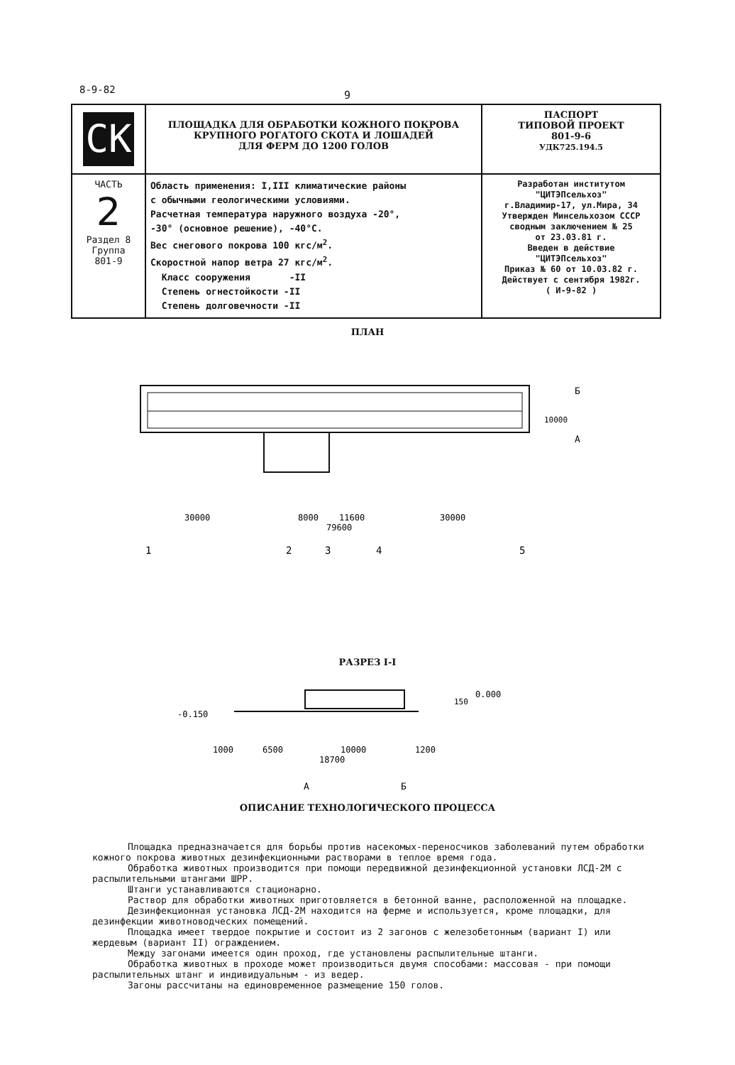8-9-82 9
| CK | ПЛОЩАДКА ДЛЯ ОБРАБОТКИ КОЖНОГО ПОКРОВА КРУПНОГО РОГАТОГО СКОТА И ЛОШАДЕЙ ДЛЯ ФЕРМ ДО 1200 ГОЛОВ | ПАСПОРТ ТИПОВОЙ ПРОЕКТ 801-9-6 УДК725.194.5 |
| ЧАСТЬ 2 Раздел 8 Группа 801-9 | Область применения: I,III климатические районы с обычными геологическими условиями. Расчетная температура наружного воздуха -20°, -30° (основное решение), -40°С. Вес снегового покрова 100 кгс/м<sup>2</sup>. Скоростной напор ветра 27 кгс/м<sup>2</sup>. Класс сооружения -II Степень огнестойкости -II Степень долговечности -II | Разработан институтом "ЦИТЭПсельхоз" г.Владимир-17, ул.Мира, 34 Утвержден Минсельхозом СССР сводным заключением № 25 от 23.03.81 г. Введен в действие "ЦИТЭПсельхоз" Приказ № 60 от 10.03.82 г. Действует с сентября 1982г. ( И-9-82 ) |
ПЛАН
30000
8000
11600
30000
79600
10000
1
2
3
4
5
Б
А
РАЗРЕЗ I-I
-0.150
0.000
150
1000
6500
10000
1200
18700
А
Б
ОПИСАНИЕ ТЕХНОЛОГИЧЕСКОГО ПРОЦЕССА
Площадка предназначается для борьбы против насекомых-переносчиков заболеваний путем обработки кожного покрова животных дезинфекционными растворами в теплое время года.
Обработка животных производится при помощи передвижной дезинфекционной установки ЛСД-2М с распылительными штангами ШРР.
Штанги устанавливаются стационарно.
Раствор для обработки животных приготовляется в бетонной ванне, расположенной на площадке.
Дезинфекционная установка ЛСД-2М находится на ферме и используется, кроме площадки, для дезинфекции животноводческих помещений.
Площадка имеет твердое покрытие и состоит из 2 загонов с железобетонным (вариант I) или жердевым (вариант II) ограждением.
Между загонами имеется один проход, где установлены распылительные штанги.
Обработка животных в проходе может производиться двумя способами: массовая - при помощи распылительных штанг и индивидуальным - из ведер.
Загоны рассчитаны на единовременное размещение 150 голов.